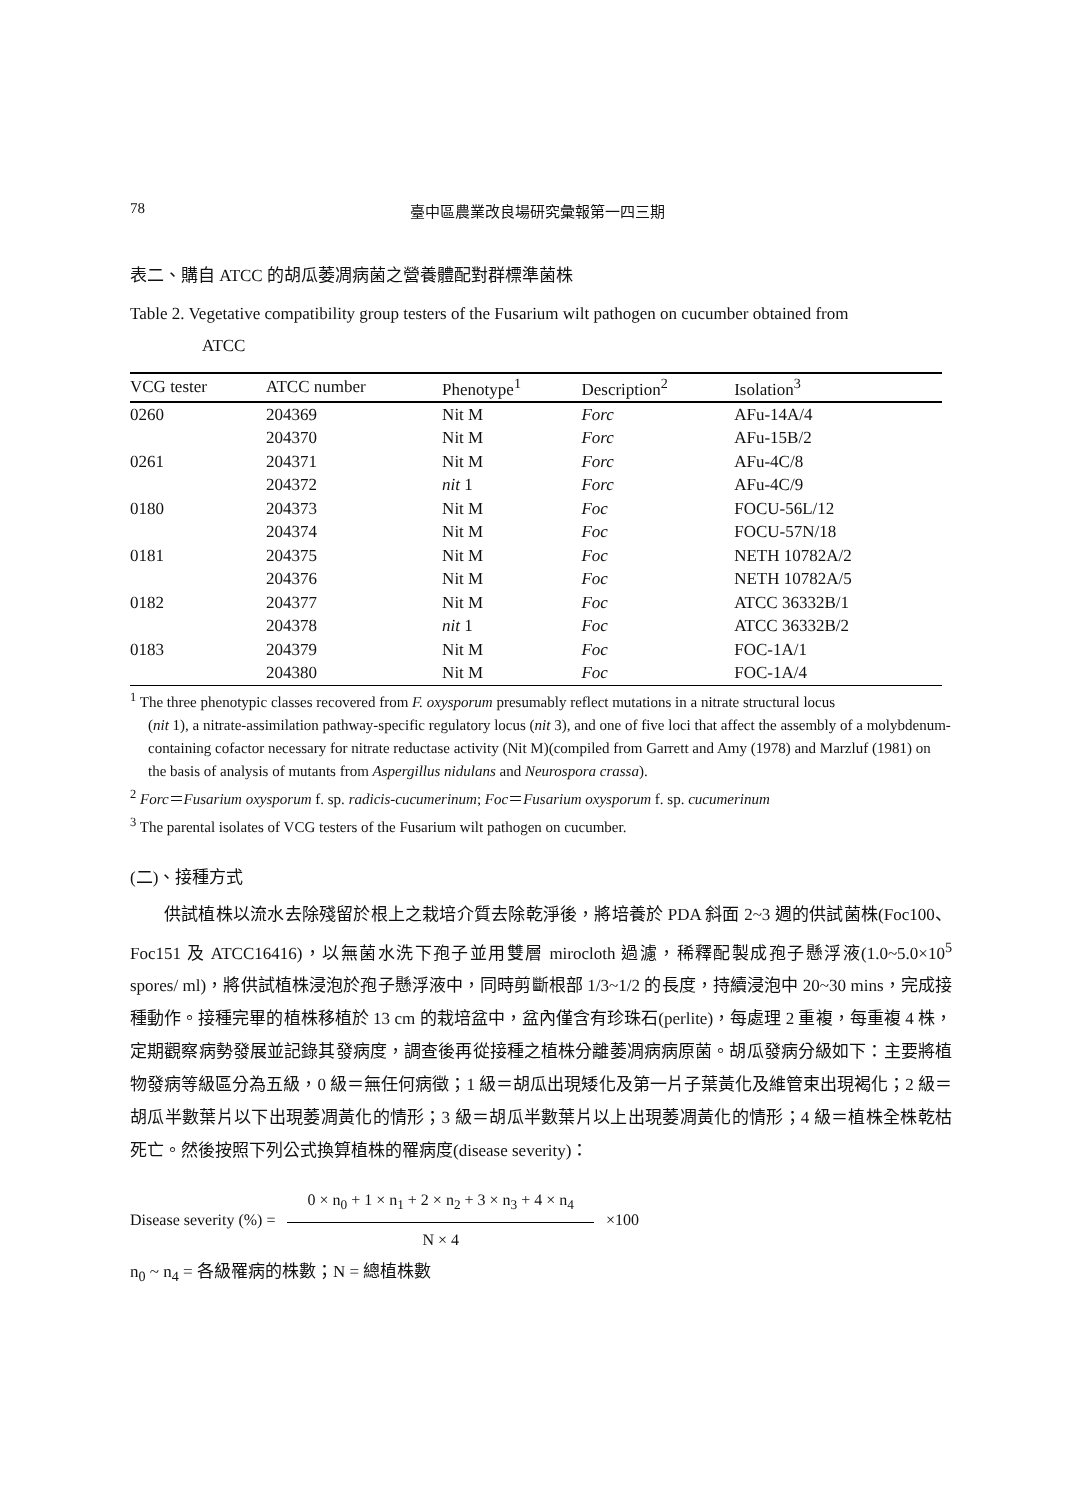78 臺中區農業改良場研究彙報第一四三期
表二、購自 ATCC 的胡瓜萎凋病菌之營養體配對群標準菌株
Table 2. Vegetative compatibility group testers of the Fusarium wilt pathogen on cucumber obtained from
ATCC
| VCG tester | ATCC number | Phenotype<sup>1</sup> | Description<sup>2</sup> | Isolation<sup>3</sup> |
| --- | --- | --- | --- | --- |
| 0260 | 204369 | Nit M | Forc | AFu-14A/4 |
| | 204370 | Nit M | Forc | AFu-15B/2 |
| 0261 | 204371 | Nit M | Forc | AFu-4C/8 |
| | 204372 | nit 1 | Forc | AFu-4C/9 |
| 0180 | 204373 | Nit M | Foc | FOCU-56L/12 |
| | 204374 | Nit M | Foc | FOCU-57N/18 |
| 0181 | 204375 | Nit M | Foc | NETH 10782A/2 |
| | 204376 | Nit M | Foc | NETH 10782A/5 |
| 0182 | 204377 | Nit M | Foc | ATCC 36332B/1 |
| | 204378 | nit 1 | Foc | ATCC 36332B/2 |
| 0183 | 204379 | Nit M | Foc | FOC-1A/1 |
| | 204380 | Nit M | Foc | FOC-1A/4 |
<sup>1</sup> The three phenotypic classes recovered from F. oxysporum presumably reflect mutations in a nitrate structural locus
(nit 1), a nitrate-assimilation pathway-specific regulatory locus (nit 3), and one of five loci that affect the assembly of a molybdenum-containing cofactor necessary for nitrate reductase activity (Nit M)(compiled from Garrett and Amy (1978) and Marzluf (1981) on the basis of analysis of mutants from Aspergillus nidulans and Neurospora crassa).
<sup>2</sup> Forc＝Fusarium oxysporum f. sp. radicis-cucumerinum; Foc＝Fusarium oxysporum f. sp. cucumerinum
<sup>3</sup> The parental isolates of VCG testers of the Fusarium wilt pathogen on cucumber.
(二)、接種方式
供試植株以流水去除殘留於根上之栽培介質去除乾淨後，將培養於 PDA 斜面 2~3 週的供試菌株(Foc100、Foc151 及 ATCC16416)，以無菌水洗下孢子並用雙層 mirocloth 過濾，稀釋配製成孢子懸浮液(1.0~5.0×10<sup>5</sup> spores/ ml)，將供試植株浸泡於孢子懸浮液中，同時剪斷根部 1/3~1/2 的長度，持續浸泡中 20~30 mins，完成接種動作。接種完畢的植株移植於 13 cm 的栽培盆中，盆內僅含有珍珠石(perlite)，每處理 2 重複，每重複 4 株，定期觀察病勢發展並記錄其發病度，調查後再從接種之植株分離萎凋病病原菌。胡瓜發病分級如下：主要將植物發病等級區分為五級，0 級＝無任何病徵；1 級＝胡瓜出現矮化及第一片子葉黃化及維管束出現褐化；2 級＝胡瓜半數葉片以下出現萎凋黃化的情形；3 級＝胡瓜半數葉片以上出現萎凋黃化的情形；4 級＝植株全株乾枯死亡。然後按照下列公式換算植株的罹病度(disease severity)：
Disease severity (%) = 0 × n<sub>0</sub> + 1 × n<sub>1</sub> + 2 × n<sub>2</sub> + 3 × n<sub>3</sub> + 4 × n<sub>4</sub> N × 4 ×100
n<sub>0</sub> ~ n<sub>4</sub> = 各級罹病的株數；N = 總植株數